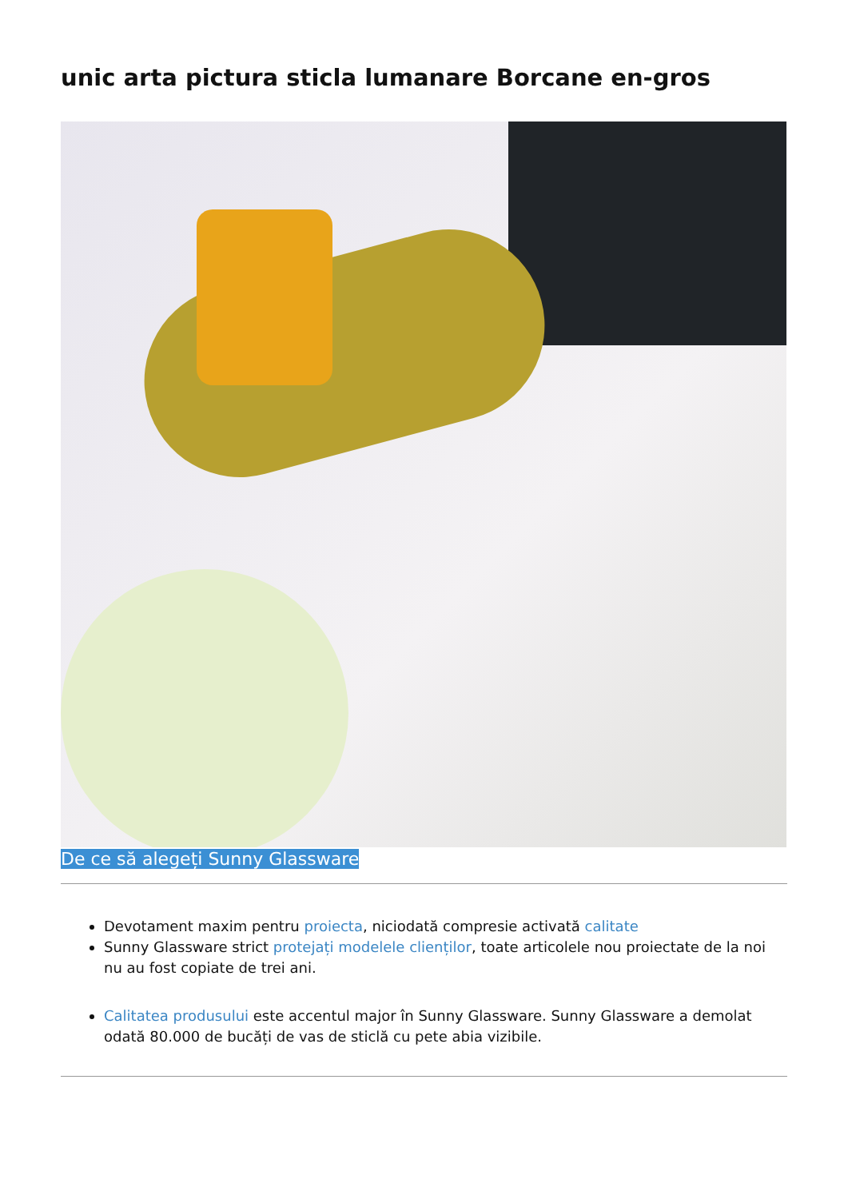unic arta pictura sticla lumanare Borcane en-gros
De ce să alegeți Sunny Glassware
Devotament maxim pentru proiecta, niciodată compresie activată calitate
Sunny Glassware strict protejați modelele clienților, toate articolele nou proiectate de la noi nu au fost copiate de trei ani.
Calitatea produsului este accentul major în Sunny Glassware. Sunny Glassware a demolat odată 80.000 de bucăți de vas de sticlă cu pete abia vizibile.